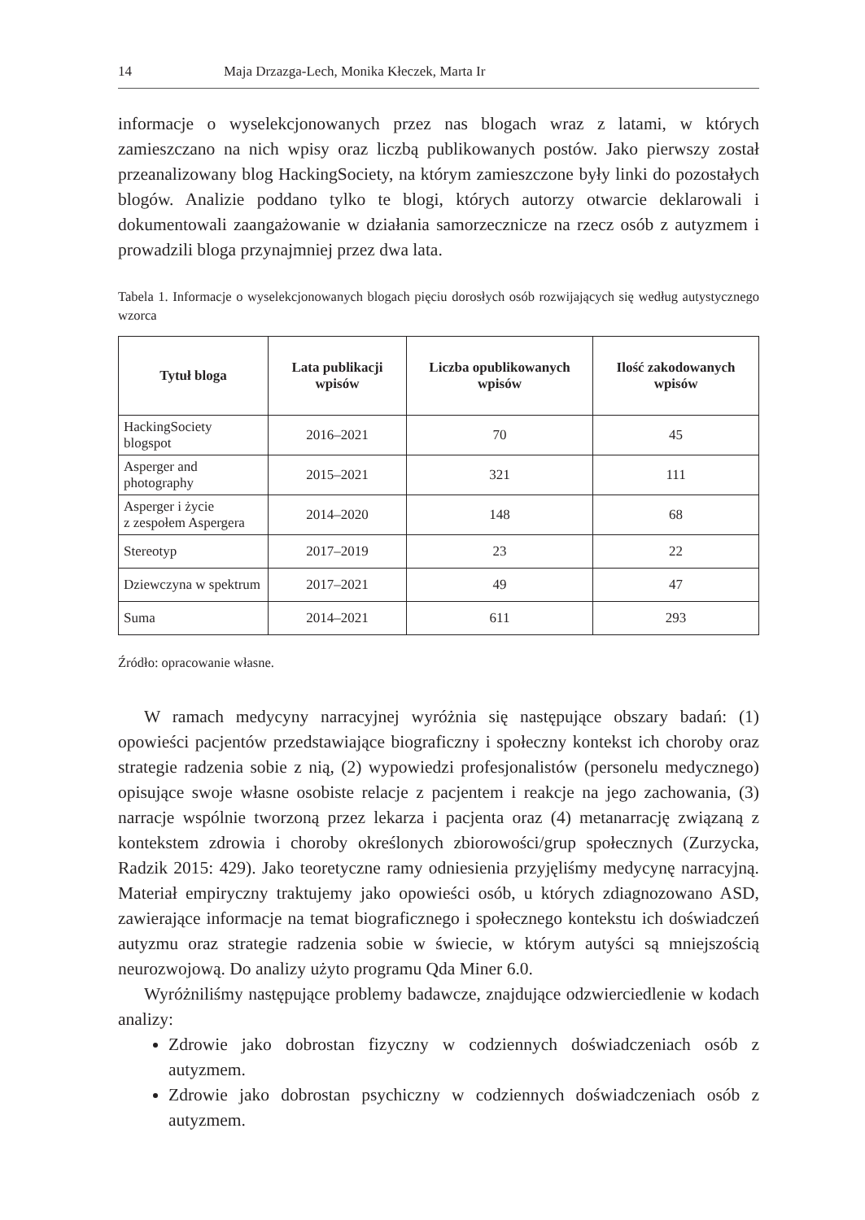14 Maja Drzazga-Lech, Monika Kłeczek, Marta Ir
informacje o wyselekcjonowanych przez nas blogach wraz z latami, w których zamieszczano na nich wpisy oraz liczbą publikowanych postów. Jako pierwszy został przeanalizowany blog HackingSociety, na którym zamieszczone były linki do pozostałych blogów. Analizie poddano tylko te blogi, których autorzy otwarcie deklarowali i dokumentowali zaangażowanie w działania samorzecznicze na rzecz osób z autyzmem i prowadzili bloga przynajmniej przez dwa lata.
Tabela 1. Informacje o wyselekcjonowanych blogach pięciu dorosłych osób rozwijających się według autystycznego wzorca
| Tytuł bloga | Lata publikacji wpisów | Liczba opublikowanych wpisów | Ilość zakodowanych wpisów |
| --- | --- | --- | --- |
| HackingSociety blogspot | 2016–2021 | 70 | 45 |
| Asperger and photography | 2015–2021 | 321 | 111 |
| Asperger i życie z zespołem Aspergera | 2014–2020 | 148 | 68 |
| Stereotyp | 2017–2019 | 23 | 22 |
| Dziewczyna w spektrum | 2017–2021 | 49 | 47 |
| Suma | 2014–2021 | 611 | 293 |
Źródło: opracowanie własne.
W ramach medycyny narracyjnej wyróżnia się następujące obszary badań: (1) opowieści pacjentów przedstawiające biograficzny i społeczny kontekst ich choroby oraz strategie radzenia sobie z nią, (2) wypowiedzi profesjonalistów (personelu medycznego) opisujące swoje własne osobiste relacje z pacjentem i reakcje na jego zachowania, (3) narracje wspólnie tworzoną przez lekarza i pacjenta oraz (4) metanarrację związaną z kontekstem zdrowia i choroby określonych zbiorowości/grup społecznych (Zurzycka, Radzik 2015: 429). Jako teoretyczne ramy odniesienia przyjęliśmy medycynę narracyjną. Materiał empiryczny traktujemy jako opowieści osób, u których zdiagnozowano ASD, zawierające informacje na temat biograficznego i społecznego kontekstu ich doświadczeń autyzmu oraz strategie radzenia sobie w świecie, w którym autyści są mniejszością neurozwojową. Do analizy użyto programu Qda Miner 6.0.
Wyróżniliśmy następujące problemy badawcze, znajdujące odzwierciedlenie w kodach analizy:
Zdrowie jako dobrostan fizyczny w codziennych doświadczeniach osób z autyzmem.
Zdrowie jako dobrostan psychiczny w codziennych doświadczeniach osób z autyzmem.